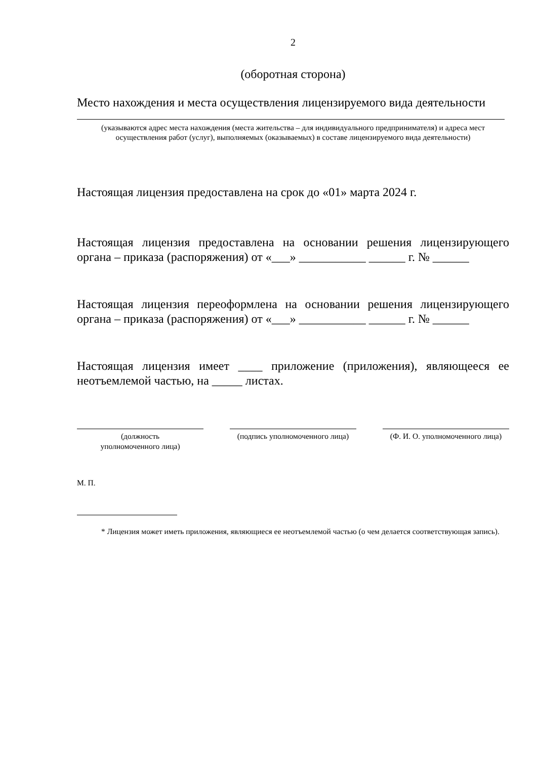2
(оборотная сторона)
Место нахождения и места осуществления лицензируемого вида деятельности
(указываются адрес места нахождения (места жительства – для индивидуального предпринимателя) и адреса мест осуществления работ (услуг), выполняемых (оказываемых) в составе лицензируемого вида деятельности)
Настоящая лицензия предоставлена на срок до «01» марта 2024 г.
Настоящая лицензия предоставлена на основании решения лицензирующего органа – приказа (распоряжения) от «___» ___________ ______ г. № ______
Настоящая лицензия переоформлена на основании решения лицензирующего органа – приказа (распоряжения) от «___» ___________ ______ г. № ______
Настоящая лицензия имеет ____ приложение (приложения), являющееся ее неотъемлемой частью, на _____ листах.
(должность
уполномоченного лица)
(подпись уполномоченного лица)
(Ф. И. О. уполномоченного лица)
М. П.
* Лицензия может иметь приложения, являющиеся ее неотъемлемой частью (о чем делается соответствующая запись).